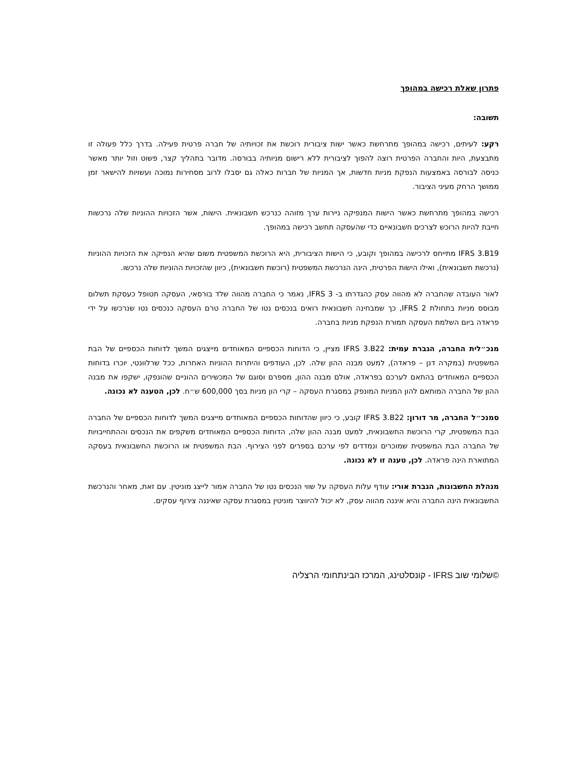פתרון שאלת רכישה במהופך
תשובה:
רקע: לעיתים, רכישה במהופך מתרחשת כאשר ישות ציבורית רוכשת את זכויותיה של חברה פרטית פעילה. בדרך כלל פעולה זו מתבצעת, היות והחברה הפרטית רוצה להפוך לציבורית ללא רישום מניותיה בבורסה. מדובר בתהליך קצר, פשוט וזול יותר מאשר כניסה לבורסה באמצעות הנפקת מניות חדשות, אך המניות של חברות כאלה גם יסבלו לרוב מסחירות נמוכה ועשויות להישאר זמן ממושך הרחק מעיני הציבור.
רכישה במהופך מתרחשת כאשר הישות המנפיקה ניירות ערך מזוהה כנרכש חשבונאית. הישות, אשר הזכויות ההוניות שלה נרכשות חייבת להיות הרוכש לצרכים חשבונאיים כדי שהעסקה תחשב רכישה במהופך.
IFRS 3.B19 מתייחס לרכישה במהופך וקובע, כי הישות הציבורית, היא הרוכשת המשפטית משום שהיא הנפיקה את הזכויות ההוניות (נרכשת חשבונאית), ואילו הישות הפרטית, הינה הנרכשת המשפטית (רוכשת חשבונאית), כיוון שהזכויות ההוניות שלה נרכשו.
לאור העובדה שהחברה לא מהווה עסק כהגדרתו ב- IFRS 3, נאמר כי החברה מהווה שלד בורסאי, העסקה תטופל כעסקת תשלום מבוסס מניות בתחולת IFRS 2, כך שמבחינה חשבונאית רואים בנכסים נטו של החברה טרם העסקה כנכסים נטו שנרכשו על ידי פראדה ביום השלמת העסקה תמורת הנפקת מניות בחברה.
מנכ״לית החברה, הגברת עמית: IFRS 3.B22 מציין, כי הדוחות הכספיים המאוחדים מייצגים המשך לדוחות הכספיים של הבת המשפטית (במקרה דנן – פראדה), למעט מבנה ההון שלה. לכן, העודפים והיתרות ההוניות האחרות, ככל שרלוונטי, יוכרו בדוחות הכספיים המאוחדים בהתאם לערכם בפראדה, אולם מבנה ההון, מספרם וסוגם של המכשירים ההוניים שהונפקו, ישקפו את מבנה ההון של החברה המותאם להון המניות המונפק במסגרת העסקה – קרי הון מניות בסך 600,000 ש״ח. לכן, הטענה לא נכונה.
סמנכ״ל החברה, מר דורון: IFRS 3.B22 קובע, כי כיוון שהדוחות הכספיים המאוחדים מייצגים המשך לדוחות הכספיים של החברה הבת המשפטית, קרי הרוכשת החשבונאית, למעט מבנה ההון שלה, הדוחות הכספיים המאוחדים משקפים את הנכסים וההתחייבויות של החברה הבת המשפטית שמוכרים ונמדדים לפי ערכם בספרים לפני הצירוף. הבת המשפטית או הרוכשת החשבונאית בעסקה המתוארת הינה פראדה. לכן, טענה זו לא נכונה.
מנהלת החשבונות, הגברת אורי: עודף עלות העסקה על שווי הנכסים נטו של החברה אמור לייצג מוניטין. עם זאת, מאחר והנרכשת החשבונאית הינה החברה והיא איננה מהווה עסק, לא יכול להיווצר מוניטין במסגרת עסקה שאיננה צירוף עסקים.
©שלומי שוב IFRS - קונסלטינג, המרכז הבינתחומי הרצליה